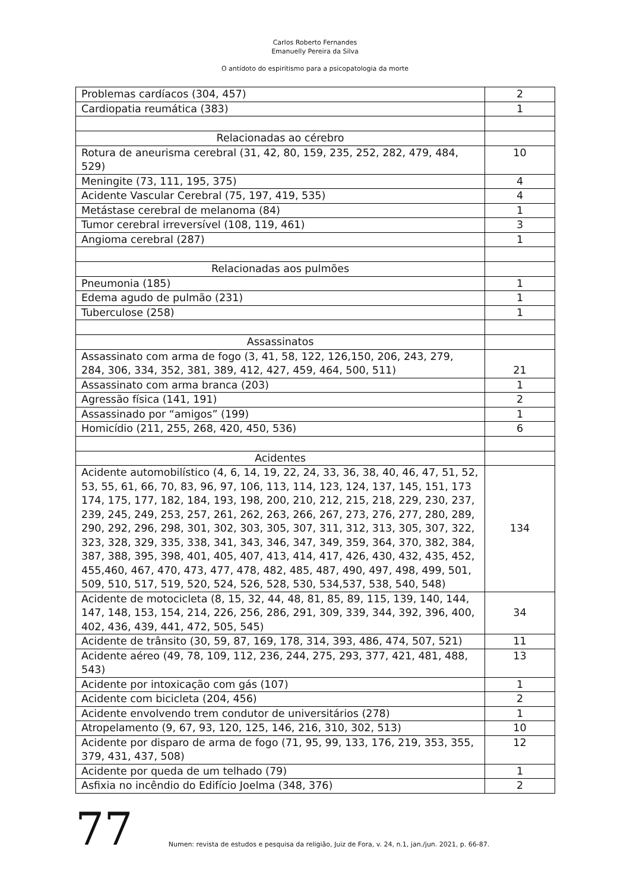Carlos Roberto Fernandes
Emanuelly Pereira da Silva
O antídoto do espiritismo para a psicopatologia da morte
| Problemas cardíacos (304, 457) | 2 |
| Cardiopatia reumática (383) | 1 |
| Relacionadas ao cérebro | |
| Rotura de aneurisma cerebral (31, 42, 80, 159, 235, 252, 282, 479, 484, 529) | 10 |
| Meningite (73, 111, 195, 375) | 4 |
| Acidente Vascular Cerebral (75, 197, 419, 535) | 4 |
| Metástase cerebral de melanoma (84) | 1 |
| Tumor cerebral irreversível (108, 119, 461) | 3 |
| Angioma cerebral (287) | 1 |
| Relacionadas aos pulmões | |
| Pneumonia (185) | 1 |
| Edema agudo de pulmão (231) | 1 |
| Tuberculose (258) | 1 |
| Assassinatos | |
| Assassinato com arma de fogo (3, 41, 58, 122, 126,150, 206, 243, 279, 284, 306, 334, 352, 381, 389, 412, 427, 459, 464, 500, 511) | 21 |
| Assassinato com arma branca (203) | 1 |
| Agressão física (141, 191) | 2 |
| Assassinado por “amigos” (199) | 1 |
| Homicídio (211, 255, 268, 420, 450, 536) | 6 |
| Acidentes | |
| Acidente automobilístico (4, 6, 14, 19, 22, 24, 33, 36, 38, 40, 46, 47, 51, 52, 53, 55, 61, 66, 70, 83, 96, 97, 106, 113, 114, 123, 124, 137, 145, 151, 173 174, 175, 177, 182, 184, 193, 198, 200, 210, 212, 215, 218, 229, 230, 237, 239, 245, 249, 253, 257, 261, 262, 263, 266, 267, 273, 276, 277, 280, 289, 290, 292, 296, 298, 301, 302, 303, 305, 307, 311, 312, 313, 305, 307, 322, 323, 328, 329, 335, 338, 341, 343, 346, 347, 349, 359, 364, 370, 382, 384, 387, 388, 395, 398, 401, 405, 407, 413, 414, 417, 426, 430, 432, 435, 452, 455,460, 467, 470, 473, 477, 478, 482, 485, 487, 490, 497, 498, 499, 501, 509, 510, 517, 519, 520, 524, 526, 528, 530, 534,537, 538, 540, 548) | 134 |
| Acidente de motocicleta (8, 15, 32, 44, 48, 81, 85, 89, 115, 139, 140, 144, 147, 148, 153, 154, 214, 226, 256, 286, 291, 309, 339, 344, 392, 396, 400, 402, 436, 439, 441, 472, 505, 545) | 34 |
| Acidente de trânsito (30, 59, 87, 169, 178, 314, 393, 486, 474, 507, 521) | 11 |
| Acidente aéreo (49, 78, 109, 112, 236, 244, 275, 293, 377, 421, 481, 488, 543) | 13 |
| Acidente por intoxicação com gás (107) | 1 |
| Acidente com bicicleta (204, 456) | 2 |
| Acidente envolvendo trem condutor de universitários (278) | 1 |
| Atropelamento (9, 67, 93, 120, 125, 146, 216, 310, 302, 513) | 10 |
| Acidente por disparo de arma de fogo (71, 95, 99, 133, 176, 219, 353, 355, 379, 431, 437, 508) | 12 |
| Acidente por queda de um telhado (79) | 1 |
| Asfixia no incêndio do Edifício Joelma (348, 376) | 2 |
77 Numen: revista de estudos e pesquisa da religião, Juiz de Fora, v. 24, n.1, jan./jun. 2021, p. 66-87.